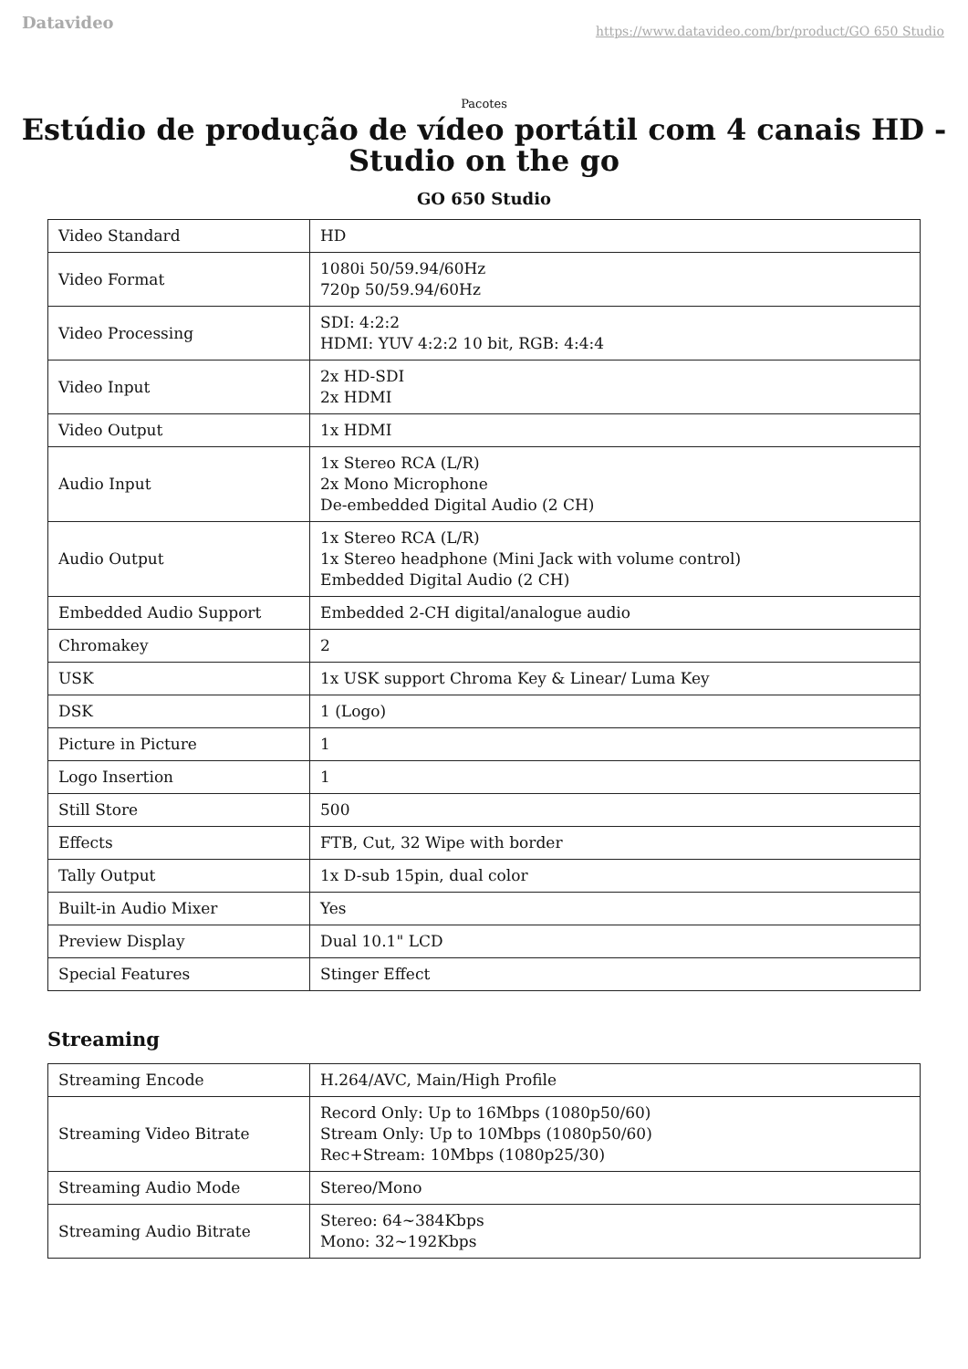Datavideo https://www.datavideo.com/br/product/GO 650 Studio
Pacotes
Estúdio de produção de vídeo portátil com 4 canais HD - Studio on the go
GO 650 Studio
| Video Standard | HD |
| Video Format | 1080i 50/59.94/60Hz 720p 50/59.94/60Hz |
| Video Processing | SDI: 4:2:2 HDMI: YUV 4:2:2 10 bit, RGB: 4:4:4 |
| Video Input | 2x HD-SDI 2x HDMI |
| Video Output | 1x HDMI |
| Audio Input | 1x Stereo RCA (L/R) 2x Mono Microphone De-embedded Digital Audio (2 CH) |
| Audio Output | 1x Stereo RCA (L/R) 1x Stereo headphone (Mini Jack with volume control) Embedded Digital Audio (2 CH) |
| Embedded Audio Support | Embedded 2-CH digital/analogue audio |
| Chromakey | 2 |
| USK | 1x USK support Chroma Key & Linear/ Luma Key |
| DSK | 1 (Logo) |
| Picture in Picture | 1 |
| Logo Insertion | 1 |
| Still Store | 500 |
| Effects | FTB, Cut, 32 Wipe with border |
| Tally Output | 1x D-sub 15pin, dual color |
| Built-in Audio Mixer | Yes |
| Preview Display | Dual 10.1" LCD |
| Special Features | Stinger Effect |
Streaming
| Streaming Encode | H.264/AVC, Main/High Profile |
| Streaming Video Bitrate | Record Only: Up to 16Mbps (1080p50/60) Stream Only: Up to 10Mbps (1080p50/60) Rec+Stream: 10Mbps (1080p25/30) |
| Streaming Audio Mode | Stereo/Mono |
| Streaming Audio Bitrate | Stereo: 64~384Kbps Mono: 32~192Kbps |